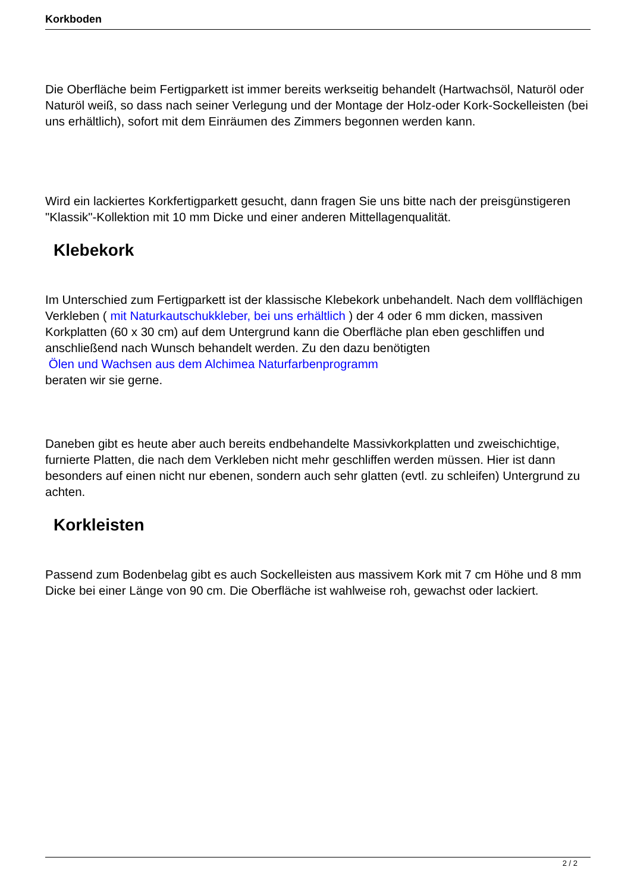Korkboden
Die Oberfläche beim Fertigparkett ist immer bereits werkseitig behandelt (Hartwachsöl, Naturöl oder Naturöl weiß, so dass nach seiner Verlegung und der Montage der Holz-oder Kork-Sockelleisten (bei uns erhältlich), sofort mit dem Einräumen des Zimmers begonnen werden kann.
Wird ein lackiertes Korkfertigparkett gesucht, dann fragen Sie uns bitte nach der preisgünstigeren "Klassik"-Kollektion mit 10 mm Dicke und einer anderen Mittellagenqualität.
Klebekork
Im Unterschied zum Fertigparkett ist der klassische Klebekork unbehandelt. Nach dem vollflächigen Verkleben ( mit Naturkautschukkleber, bei uns erhältlich ) der 4 oder 6 mm dicken, massiven Korkplatten (60 x 30 cm) auf dem Untergrund kann die Oberfläche plan eben geschliffen und anschließend nach Wunsch behandelt werden. Zu den dazu benötigten
Ölen und Wachsen aus dem Alchimea Naturfarbenprogramm
beraten wir sie gerne.
Daneben gibt es heute aber auch bereits endbehandelte Massivkorkplatten und zweischichtige, furnierte Platten, die nach dem Verkleben nicht mehr geschliffen werden müssen. Hier ist dann besonders auf einen nicht nur ebenen, sondern auch sehr glatten (evtl. zu schleifen) Untergrund zu achten.
Korkleisten
Passend zum Bodenbelag gibt es auch Sockelleisten aus massivem Kork mit 7 cm Höhe und 8 mm Dicke bei einer Länge von 90 cm. Die Oberfläche ist wahlweise roh, gewachst oder lackiert.
2 / 2